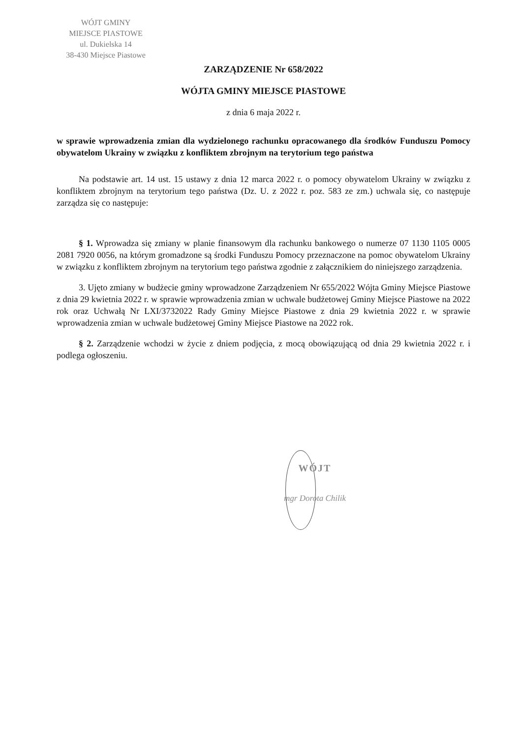WÓJT GMINY
MIEJSCE PIASTOWE
ul. Dukielska 14
38-430 Miejsce Piastowe
ZARZĄDZENIE Nr 658/2022
WÓJTA GMINY MIEJSCE PIASTOWE
z dnia 6 maja 2022 r.
w sprawie wprowadzenia zmian dla wydzielonego rachunku opracowanego dla środków Funduszu Pomocy obywatelom Ukrainy w związku z konfliktem zbrojnym na terytorium tego państwa
Na podstawie art. 14 ust. 15 ustawy z dnia 12 marca 2022 r. o pomocy obywatelom Ukrainy w związku z konfliktem zbrojnym na terytorium tego państwa (Dz. U. z 2022 r. poz. 583 ze zm.) uchwala się, co następuje zarządza się co następuje:
§ 1. Wprowadza się zmiany w planie finansowym dla rachunku bankowego o numerze 07 1130 1105 0005 2081 7920 0056, na którym gromadzone są środki Funduszu Pomocy przeznaczone na pomoc obywatelom Ukrainy w związku z konfliktem zbrojnym na terytorium tego państwa zgodnie z załącznikiem do niniejszego zarządzenia.
3. Ujęto zmiany w budżecie gminy wprowadzone Zarządzeniem Nr 655/2022 Wójta Gminy Miejsce Piastowe z dnia 29 kwietnia 2022 r. w sprawie wprowadzenia zmian w uchwale budżetowej Gminy Miejsce Piastowe na 2022 rok oraz Uchwałą Nr LXI/3732022 Rady Gminy Miejsce Piastowe z dnia 29 kwietnia 2022 r. w sprawie wprowadzenia zmian w uchwale budżetowej Gminy Miejsce Piastowe na 2022 rok.
§ 2. Zarządzenie wchodzi w życie z dniem podjęcia, z mocą obowiązującą od dnia 29 kwietnia 2022 r. i podlega ogłoszeniu.
WÓJT
mgr Dorota Chilik